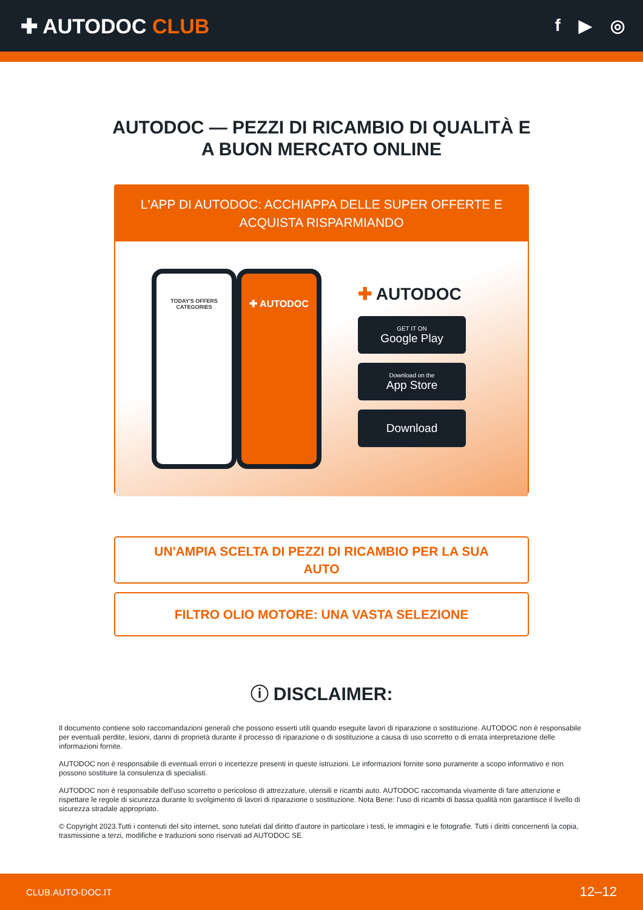✚ AUTODOC CLUB
f ▶ ◎
AUTODOC — PEZZI DI RICAMBIO DI QUALITÀ E A BUON MERCATO ONLINE
L'APP DI AUTODOC: ACCHIAPPA DELLE SUPER OFFERTE E ACQUISTA RISPARMIANDO
TODAY'S OFFERS
CATEGORIES
✚ AUTODOC
✚ AUTODOC
GET IT ON
Google Play
Download on the
App Store
Download
UN'AMPIA SCELTA DI PEZZI DI RICAMBIO PER LA SUA AUTO
FILTRO OLIO MOTORE: UNA VASTA SELEZIONE
ⓘ DISCLAIMER:
Il documento contiene solo raccomandazioni generali che possono esserti utili quando eseguite lavori di riparazione o sostituzione. AUTODOC non è responsabile per eventuali perdite, lesioni, danni di proprietà durante il processo di riparazione o di sostituzione a causa di uso scorretto o di errata interpretazione delle informazioni fornite.
AUTODOC non è responsabile di eventuali errori o incertezze presenti in queste istruzioni. Le informazioni fornite sono puramente a scopo informativo e non possono sostituire la consulenza di specialisti.
AUTODOC non è responsabile dell'uso scorretto o pericoloso di attrezzature, utensili e ricambi auto. AUTODOC raccomanda vivamente di fare attenzione e rispettare le regole di sicurezza durante lo svolgimento di lavori di riparazione o sostituzione. Nota Bene: l'uso di ricambi di bassa qualità non garantisce il livello di sicurezza stradale appropriato.
© Copyright 2023.Tutti i contenuti del sito internet, sono tutelati dal diritto d'autore in particolare i testi, le immagini e le fotografie. Tutti i diritti concernenti la copia, trasmissione a terzi, modifiche e traduzioni sono riservati ad AUTODOC SE.
CLUB.AUTO-DOC.IT 12–12